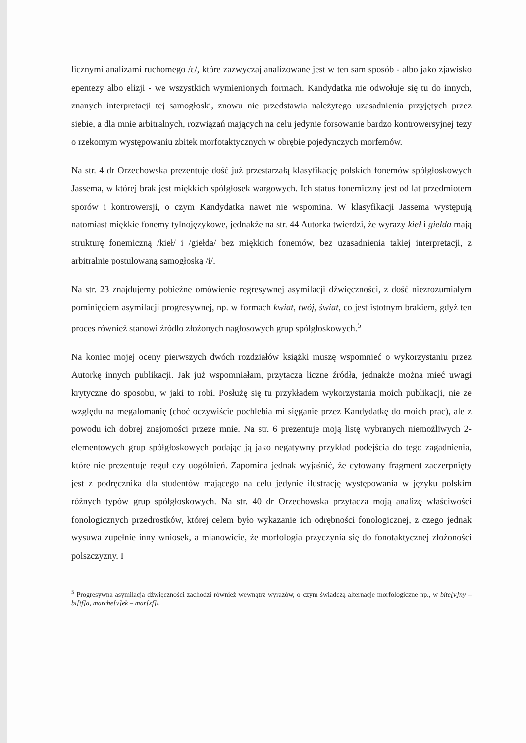licznymi analizami ruchomego /ɛ/, które zazwyczaj analizowane jest w ten sam sposób - albo jako zjawisko epentezy albo elizji - we wszystkich wymienionych formach. Kandydatka nie odwołuje się tu do innych, znanych interpretacji tej samogłoski, znowu nie przedstawia należytego uzasadnienia przyjętych przez siebie, a dla mnie arbitralnych, rozwiązań mających na celu jedynie forsowanie bardzo kontrowersyjnej tezy o rzekomym występowaniu zbitek morfotaktycznych w obrębie pojedynczych morfemów.
Na str. 4 dr Orzechowska prezentuje dość już przestarzałą klasyfikację polskich fonemów spółgłoskowych Jassema, w której brak jest miękkich spółgłosek wargowych. Ich status fonemiczny jest od lat przedmiotem sporów i kontrowersji, o czym Kandydatka nawet nie wspomina. W klasyfikacji Jassema występują natomiast miękkie fonemy tylnojęzykowe, jednakże na str. 44 Autorka twierdzi, że wyrazy kieł i giełda mają strukturę fonemiczną /kieł/ i /giełda/ bez miękkich fonemów, bez uzasadnienia takiej interpretacji, z arbitralnie postulowaną samogłoską /i/.
Na str. 23 znajdujemy pobieżne omówienie regresywnej asymilacji dźwięczności, z dość niezrozumiałym pominięciem asymilacji progresywnej, np. w formach kwiat, twój, świat, co jest istotnym brakiem, gdyż ten proces również stanowi źródło złożonych nagłosowych grup spółgłoskowych.<sup>5</sup>
Na koniec mojej oceny pierwszych dwóch rozdziałów książki muszę wspomnieć o wykorzystaniu przez Autorkę innych publikacji. Jak już wspomniałam, przytacza liczne źródła, jednakże można mieć uwagi krytyczne do sposobu, w jaki to robi. Posłużę się tu przykładem wykorzystania moich publikacji, nie ze względu na megalomanię (choć oczywiście pochlebia mi sięganie przez Kandydatkę do moich prac), ale z powodu ich dobrej znajomości przeze mnie. Na str. 6 prezentuje moją listę wybranych niemożliwych 2-elementowych grup spółgłoskowych podając ją jako negatywny przykład podejścia do tego zagadnienia, które nie prezentuje reguł czy uogólnień. Zapomina jednak wyjaśnić, że cytowany fragment zaczerpnięty jest z podręcznika dla studentów mającego na celu jedynie ilustrację występowania w języku polskim różnych typów grup spółgłoskowych. Na str. 40 dr Orzechowska przytacza moją analizę właściwości fonologicznych przedrostków, której celem było wykazanie ich odrębności fonologicznej, z czego jednak wysuwa zupełnie inny wniosek, a mianowicie, że morfologia przyczynia się do fonotaktycznej złożoności polszczyzny. I
<sup>5</sup> Progresywna asymilacja dźwięczności zachodzi również wewnątrz wyrazów, o czym świadczą alternacje morfologiczne np., w bite[v]ny – bi[tf]a, marche[v]ek – mar[xf]i.